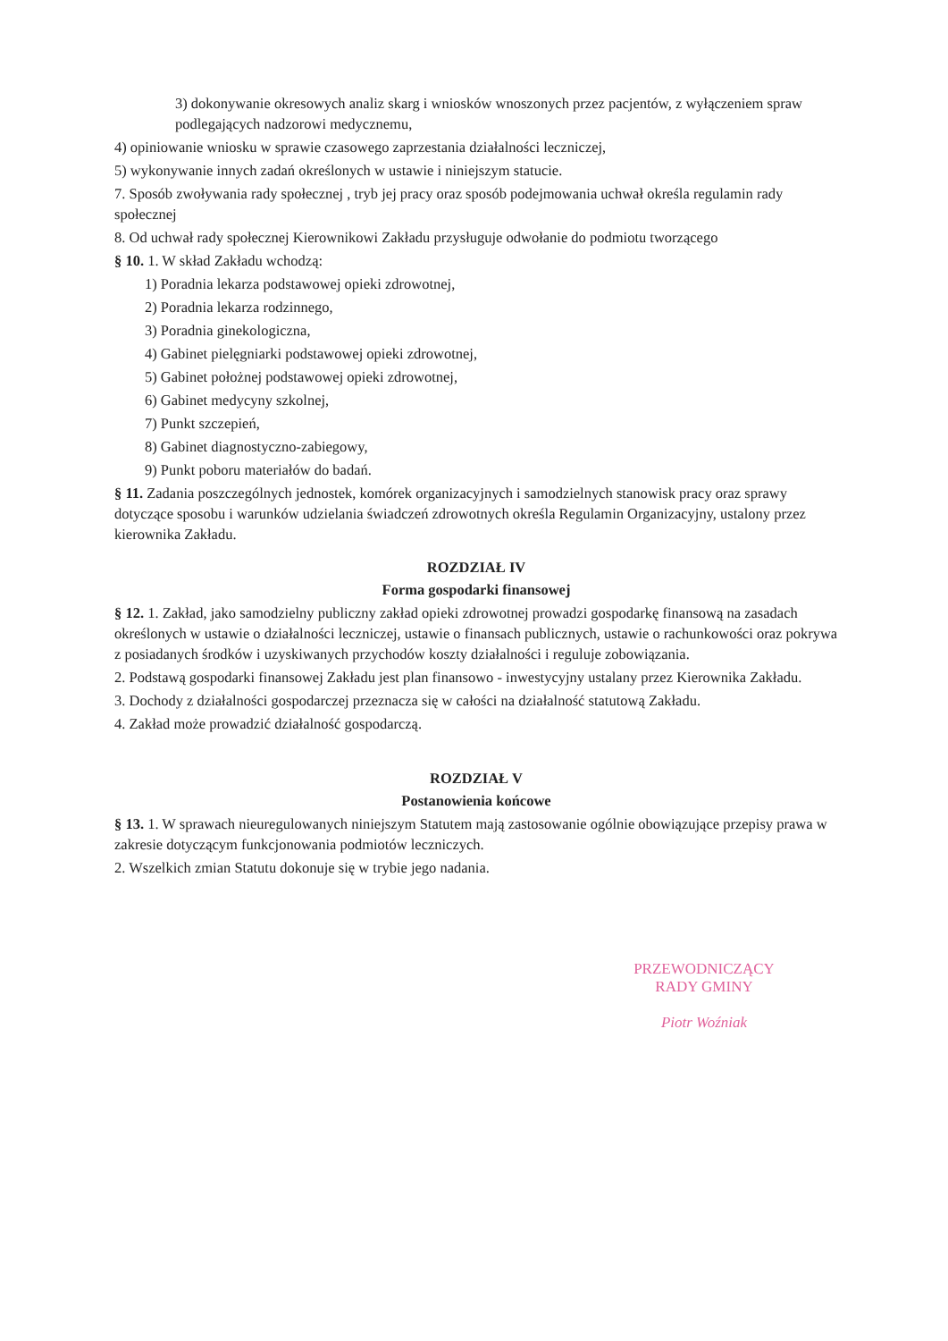3) dokonywanie okresowych analiz skarg i wniosków wnoszonych przez pacjentów, z wyłączeniem spraw podlegających nadzorowi medycznemu,
4) opiniowanie wniosku w sprawie czasowego zaprzestania działalności leczniczej,
5) wykonywanie innych zadań określonych w ustawie i niniejszym statucie.
7. Sposób zwoływania rady społecznej , tryb jej pracy oraz sposób podejmowania uchwał określa regulamin rady społecznej
8. Od uchwał rady społecznej Kierownikowi Zakładu przysługuje odwołanie do podmiotu tworzącego
§ 10. 1. W skład Zakładu wchodzą:
1) Poradnia lekarza podstawowej opieki zdrowotnej,
2) Poradnia lekarza rodzinnego,
3) Poradnia ginekologiczna,
4) Gabinet pielęgniarki podstawowej opieki zdrowotnej,
5) Gabinet położnej podstawowej opieki zdrowotnej,
6) Gabinet medycyny szkolnej,
7) Punkt szczepień,
8) Gabinet diagnostyczno-zabiegowy,
9) Punkt poboru materiałów do badań.
§ 11. Zadania poszczególnych jednostek, komórek organizacyjnych i samodzielnych stanowisk pracy oraz sprawy dotyczące sposobu i warunków udzielania świadczeń zdrowotnych określa Regulamin Organizacyjny, ustalony przez kierownika Zakładu.
ROZDZIAŁ IV
Forma gospodarki finansowej
§ 12. 1. Zakład, jako samodzielny publiczny zakład opieki zdrowotnej prowadzi gospodarkę finansową na zasadach określonych w ustawie o działalności leczniczej, ustawie o finansach publicznych, ustawie o rachunkowości oraz pokrywa z posiadanych środków i uzyskiwanych przychodów koszty działalności i reguluje zobowiązania.
2. Podstawą gospodarki finansowej Zakładu jest plan finansowo - inwestycyjny ustalany przez Kierownika Zakładu.
3. Dochody z działalności gospodarczej przeznacza się w całości na działalność statutową Zakładu.
4. Zakład może prowadzić działalność gospodarczą.
ROZDZIAŁ V
Postanowienia końcowe
§ 13. 1. W sprawach nieuregulowanych niniejszym Statutem mają zastosowanie ogólnie obowiązujące przepisy prawa w zakresie dotyczącym funkcjonowania podmiotów leczniczych.
2. Wszelkich zmian Statutu dokonuje się w trybie jego nadania.
PRZEWODNICZĄCY
RADY GMINY
Piotr Woźniak